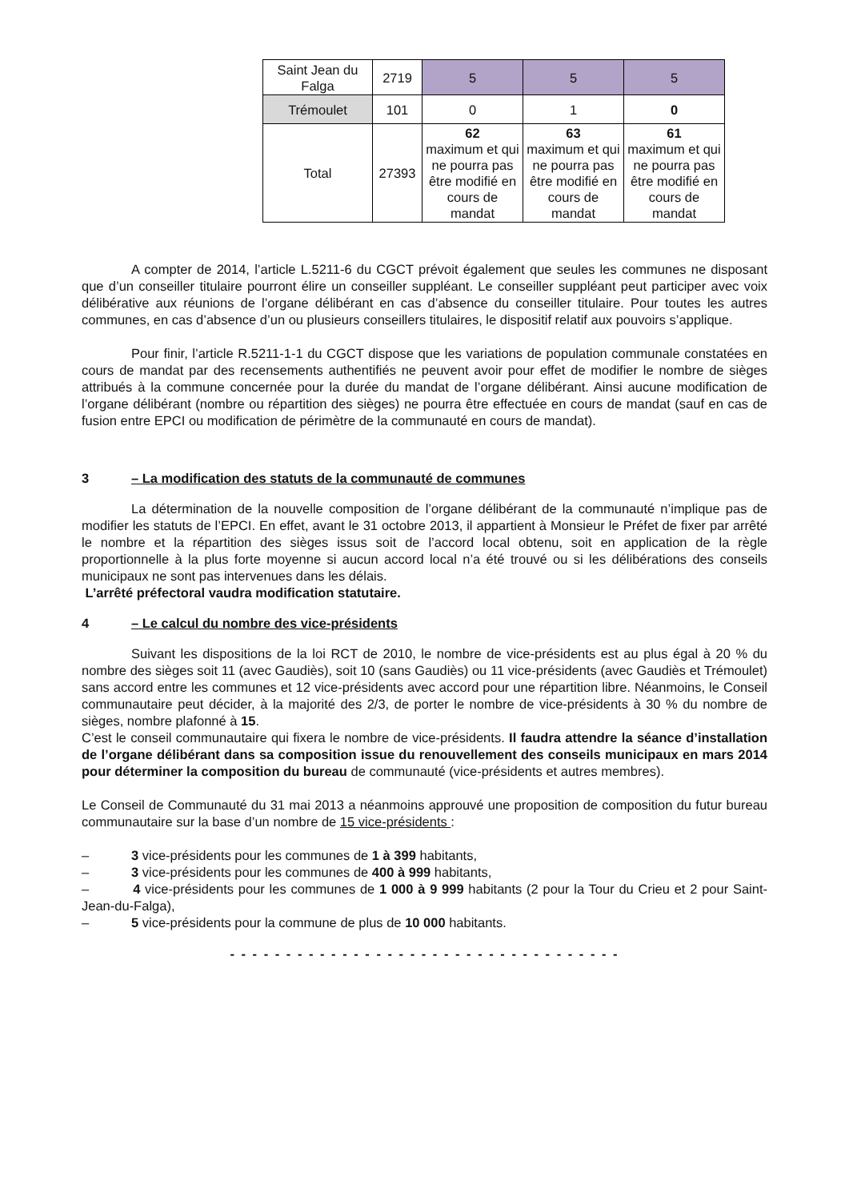| Saint Jean du Falga | 2719 | 5 | 5 | 5 |
| Trémoulet | 101 | 0 | 1 | 0 |
| Total | 27393 | 62 maximum et qui ne pourra pas être modifié en cours de mandat | 63 maximum et qui ne pourra pas être modifié en cours de mandat | 61 maximum et qui ne pourra pas être modifié en cours de mandat |
A compter de 2014, l’article L.5211-6 du CGCT prévoit également que seules les communes ne disposant que d’un conseiller titulaire pourront élire un conseiller suppléant. Le conseiller suppléant peut participer avec voix délibérative aux réunions de l’organe délibérant en cas d’absence du conseiller titulaire. Pour toutes les autres communes, en cas d’absence d’un ou plusieurs conseillers titulaires, le dispositif relatif aux pouvoirs s’applique.
Pour finir, l’article R.5211-1-1 du CGCT dispose que les variations de population communale constatées en cours de mandat par des recensements authentifiés ne peuvent avoir pour effet de modifier le nombre de sièges attribués à la commune concernée pour la durée du mandat de l’organe délibérant. Ainsi aucune modification de l’organe délibérant (nombre ou répartition des sièges) ne pourra être effectuée en cours de mandat (sauf en cas de fusion entre EPCI ou modification de périmètre de la communauté en cours de mandat).
3 – La modification des statuts de la communauté de communes
La détermination de la nouvelle composition de l’organe délibérant de la communauté n’implique pas de modifier les statuts de l’EPCI. En effet, avant le 31 octobre 2013, il appartient à Monsieur le Préfet de fixer par arrêté le nombre et la répartition des sièges issus soit de l’accord local obtenu, soit en application de la règle proportionnelle à la plus forte moyenne si aucun accord local n’a été trouvé ou si les délibérations des conseils municipaux ne sont pas intervenues dans les délais.
L’arrêté préfectoral vaudra modification statutaire.
4 – Le calcul du nombre des vice-présidents
Suivant les dispositions de la loi RCT de 2010, le nombre de vice-présidents est au plus égal à 20 % du nombre des sièges soit 11 (avec Gaudiès), soit 10 (sans Gaudiès) ou 11 vice-présidents (avec Gaudiès et Trémoulet) sans accord entre les communes et 12 vice-présidents avec accord pour une répartition libre. Néanmoins, le Conseil communautaire peut décider, à la majorité des 2/3, de porter le nombre de vice-présidents à 30 % du nombre de sièges, nombre plafonné à 15.
C’est le conseil communautaire qui fixera le nombre de vice-présidents. Il faudra attendre la séance d’installation de l’organe délibérant dans sa composition issue du renouvellement des conseils municipaux en mars 2014 pour déterminer la composition du bureau de communauté (vice-présidents et autres membres).
Le Conseil de Communauté du 31 mai 2013 a néanmoins approuvé une proposition de composition du futur bureau communautaire sur la base d’un nombre de 15 vice-présidents :
– 3 vice-présidents pour les communes de 1 à 399 habitants,
– 3 vice-présidents pour les communes de 400 à 999 habitants,
– 4 vice-présidents pour les communes de 1 000 à 9 999 habitants (2 pour la Tour du Crieu et 2 pour Saint-Jean-du-Falga),
– 5 vice-présidents pour la commune de plus de 10 000 habitants.
- - - - - - - - - - - - - - - - - - - - - - - - - - - - - - - - - - -